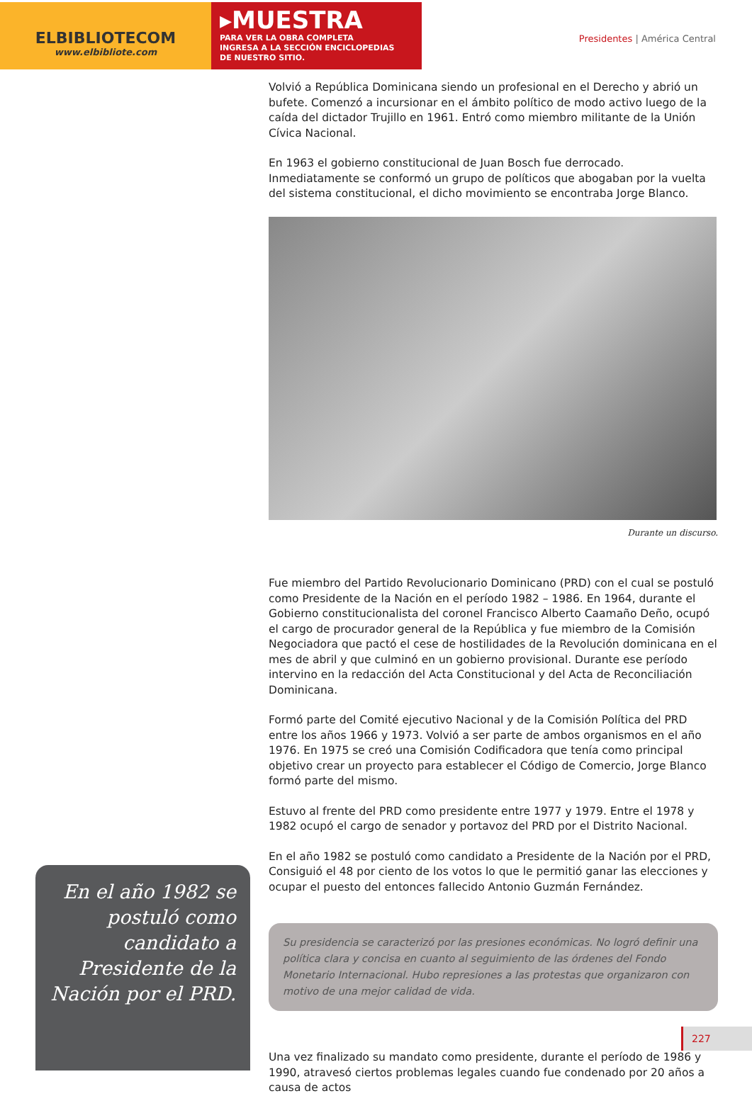ELBIBLIOTECOM
www.elbibliote.com
▸MUESTRA
PARA VER LA OBRA COMPLETA
INGRESA A LA SECCIÓN ENCICLOPEDIAS
DE NUESTRO SITIO.
Presidentes | América Central
Volvió a República Dominicana siendo un profesional en el Derecho y abrió un bufete. Comenzó a incursionar en el ámbito político de modo activo luego de la caída del dictador Trujillo en 1961. Entró como miembro militante de la Unión Cívica Nacional.
En 1963 el gobierno constitucional de Juan Bosch fue derrocado. Inmediatamente se conformó un grupo de políticos que abogaban por la vuelta del sistema constitucional, el dicho movimiento se encontraba Jorge Blanco.
Durante un discurso.
Fue miembro del Partido Revolucionario Dominicano (PRD) con el cual se postuló como Presidente de la Nación en el período 1982 – 1986. En 1964, durante el Gobierno constitucionalista del coronel Francisco Alberto Caamaño Deño, ocupó el cargo de procurador general de la República y fue miembro de la Comisión Negociadora que pactó el cese de hostilidades de la Revolución dominicana en el mes de abril y que culminó en un gobierno provisional. Durante ese período intervino en la redacción del Acta Constitucional y del Acta de Reconciliación Dominicana.
Formó parte del Comité ejecutivo Nacional y de la Comisión Política del PRD entre los años 1966 y 1973. Volvió a ser parte de ambos organismos en el año 1976. En 1975 se creó una Comisión Codificadora que tenía como principal objetivo crear un proyecto para establecer el Código de Comercio, Jorge Blanco formó parte del mismo.
Estuvo al frente del PRD como presidente entre 1977 y 1979. Entre el 1978 y 1982 ocupó el cargo de senador y portavoz del PRD por el Distrito Nacional.
En el año 1982 se postuló como candidato a Presidente de la Nación por el PRD, Consiguió el 48 por ciento de los votos lo que le permitió ganar las elecciones y ocupar el puesto del entonces fallecido Antonio Guzmán Fernández.
Su presidencia se caracterizó por las presiones económicas. No logró definir una política clara y concisa en cuanto al seguimiento de las órdenes del Fondo Monetario Internacional. Hubo represiones a las protestas que organizaron con motivo de una mejor calidad de vida.
Una vez finalizado su mandato como presidente, durante el período de 1986 y 1990, atravesó ciertos problemas legales cuando fue condenado por 20 años a causa de actos
En el año 1982 se postuló como candidato a Presidente de la Nación por el PRD.
227